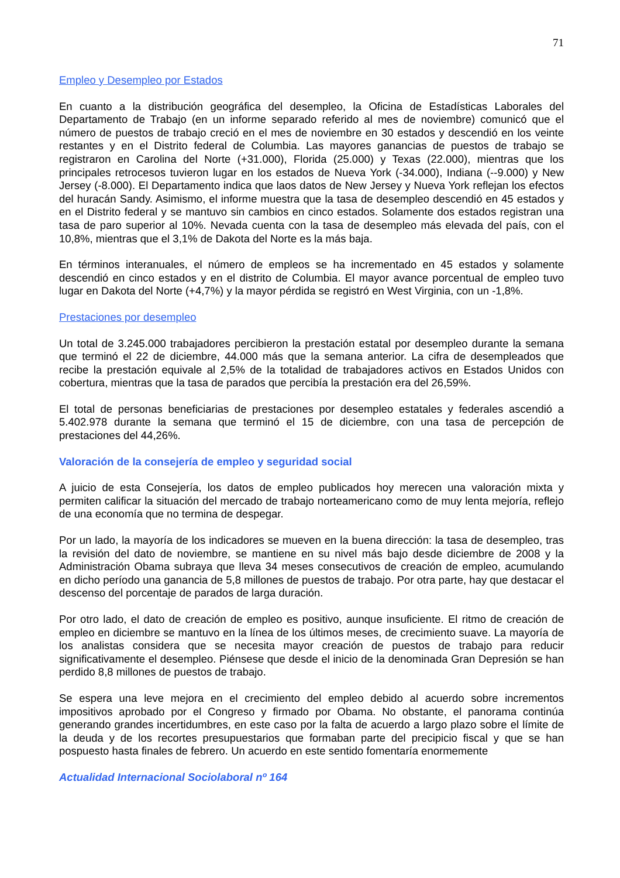71
Empleo y Desempleo por Estados
En cuanto a la distribución geográfica del desempleo, la Oficina de Estadísticas Laborales del Departamento de Trabajo (en un informe separado referido al mes de noviembre) comunicó que el número de puestos de trabajo creció en el mes de noviembre en 30 estados y descendió en los veinte restantes y en el Distrito federal de Columbia. Las mayores ganancias de puestos de trabajo se registraron en Carolina del Norte (+31.000), Florida (25.000) y Texas (22.000), mientras que los principales retrocesos tuvieron lugar en los estados de Nueva York (-34.000), Indiana (--9.000) y New Jersey (-8.000). El Departamento indica que laos datos de New Jersey y Nueva York reflejan los efectos del huracán Sandy. Asimismo, el informe muestra que la tasa de desempleo descendió en 45 estados y en el Distrito federal y se mantuvo sin cambios en cinco estados. Solamente dos estados registran una tasa de paro superior al 10%. Nevada cuenta con la tasa de desempleo más elevada del país, con el 10,8%, mientras que el 3,1% de Dakota del Norte es la más baja.
En términos interanuales, el número de empleos se ha incrementado en 45 estados y solamente descendió en cinco estados y en el distrito de Columbia. El mayor avance porcentual de empleo tuvo lugar en Dakota del Norte (+4,7%) y la mayor pérdida se registró en West Virginia, con un -1,8%.
Prestaciones por desempleo
Un total de 3.245.000 trabajadores percibieron la prestación estatal por desempleo durante la semana que terminó el 22 de diciembre, 44.000 más que la semana anterior. La cifra de desempleados que recibe la prestación equivale al 2,5% de la totalidad de trabajadores activos en Estados Unidos con cobertura, mientras que la tasa de parados que percibía la prestación era del 26,59%.
El total de personas beneficiarias de prestaciones por desempleo estatales y federales ascendió a 5.402.978 durante la semana que terminó el 15 de diciembre, con una tasa de percepción de prestaciones del 44,26%.
Valoración de la consejería de empleo y seguridad social
A juicio de esta Consejería, los datos de empleo publicados hoy merecen una valoración mixta y permiten calificar la situación del mercado de trabajo norteamericano como de muy lenta mejoría, reflejo de una economía que no termina de despegar.
Por un lado, la mayoría de los indicadores se mueven en la buena dirección: la tasa de desempleo, tras la revisión del dato de noviembre, se mantiene en su nivel más bajo desde diciembre de 2008 y la Administración Obama subraya que lleva 34 meses consecutivos de creación de empleo, acumulando en dicho período una ganancia de 5,8 millones de puestos de trabajo. Por otra parte, hay que destacar el descenso del porcentaje de parados de larga duración.
Por otro lado, el dato de creación de empleo es positivo, aunque insuficiente. El ritmo de creación de empleo en diciembre se mantuvo en la línea de los últimos meses, de crecimiento suave. La mayoría de los analistas considera que se necesita mayor creación de puestos de trabajo para reducir significativamente el desempleo. Piénsese que desde el inicio de la denominada Gran Depresión se han perdido 8,8 millones de puestos de trabajo.
Se espera una leve mejora en el crecimiento del empleo debido al acuerdo sobre incrementos impositivos aprobado por el Congreso y firmado por Obama. No obstante, el panorama continúa generando grandes incertidumbres, en este caso por la falta de acuerdo a largo plazo sobre el límite de la deuda y de los recortes presupuestarios que formaban parte del precipicio fiscal y que se han pospuesto hasta finales de febrero. Un acuerdo en este sentido fomentaría enormemente
Actualidad Internacional Sociolaboral nº 164